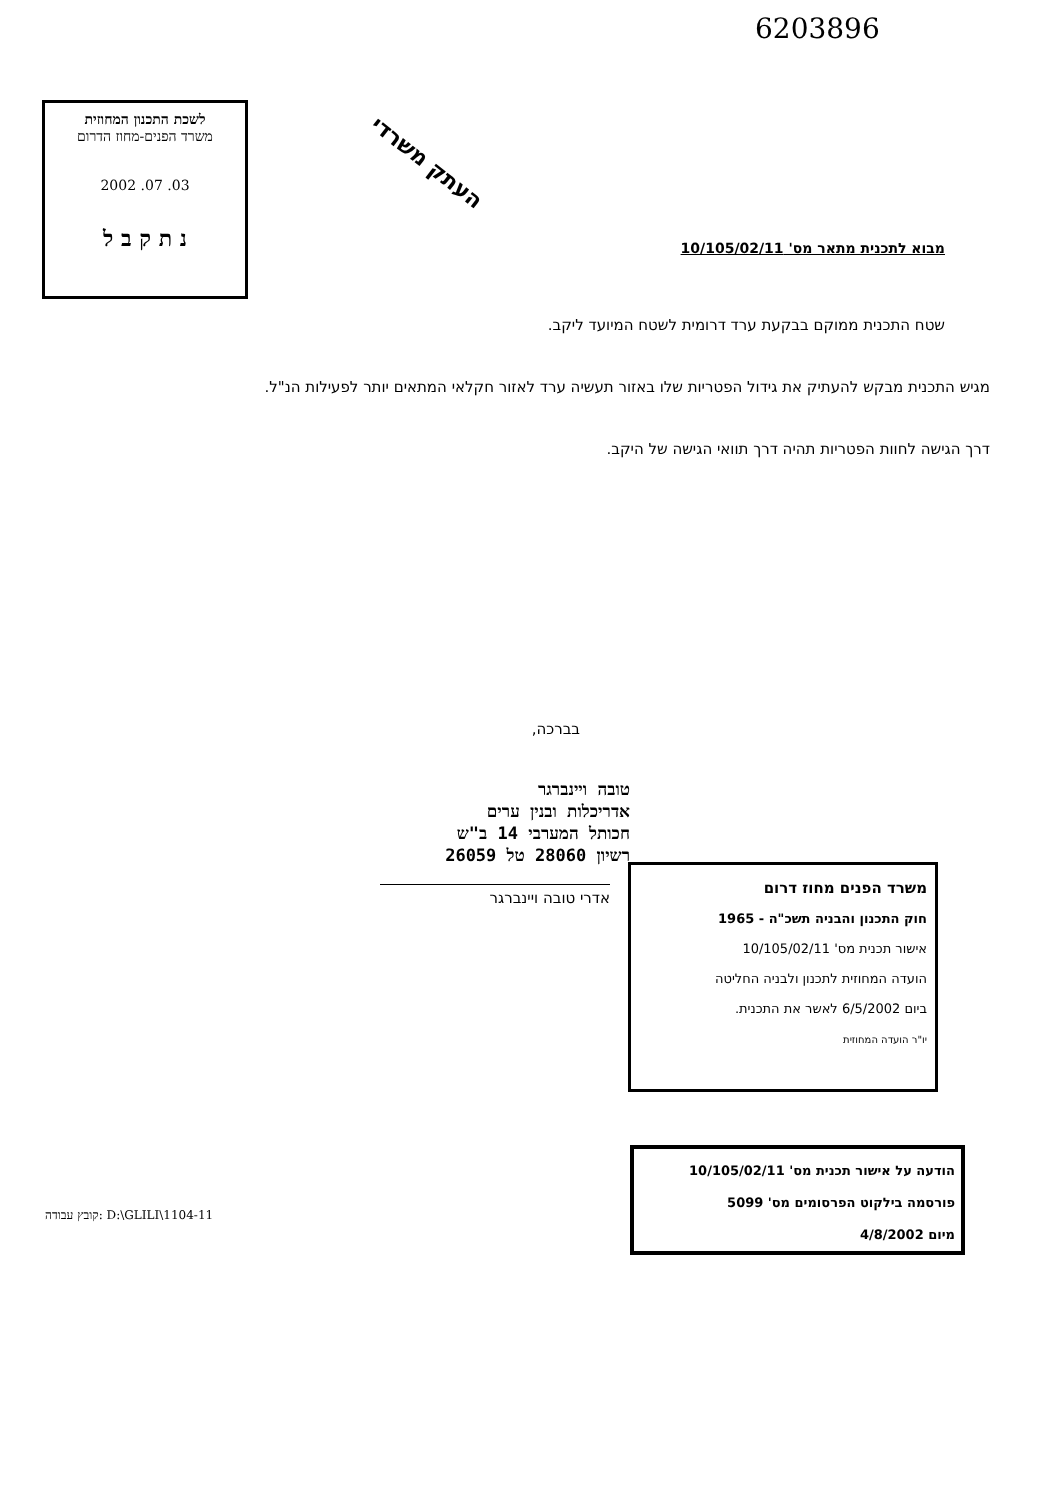6203896
לשכת התכנון המחוזית
משרד הפנים-מחוז הדרום
03. 07. 2002
נ ת ק ב ל
העתק משרדי
מבוא לתכנית מתאר מס' 10/105/02/11
שטח התכנית ממוקם בבקעת ערד דרומית לשטח המיועד ליקב.
מגיש התכנית מבקש להעתיק את גידול הפטריות שלו באזור תעשיה ערד לאזור חקלאי המתאים יותר לפעילות הנ"ל.
דרך הגישה לחוות הפטריות תהיה דרך תוואי הגישה של היקב.
בברכה,
טובה ויינברגר
אדריכלות ובנין ערים
חכותל המערבי 14 ב"ש
רשיון 28060 טל 26059
אדרי טובה ויינברגר
משרד הפנים מחוז דרום
חוק התכנון והבניה תשכ"ה - 1965
אישור תכנית מס' 10/105/02/11
הועדה המחוזית לתכנון ולבניה החליטה
ביום 6/5/2002 לאשר את התכנית.
יו"ר הועדה המחוזית
הודעה על אישור תכנית מס' 10/105/02/11
פורסמה בילקוט הפרסומים מס' 5099
מיום 4/8/2002
קובץ עבודה: D:\GLILI\1104-11